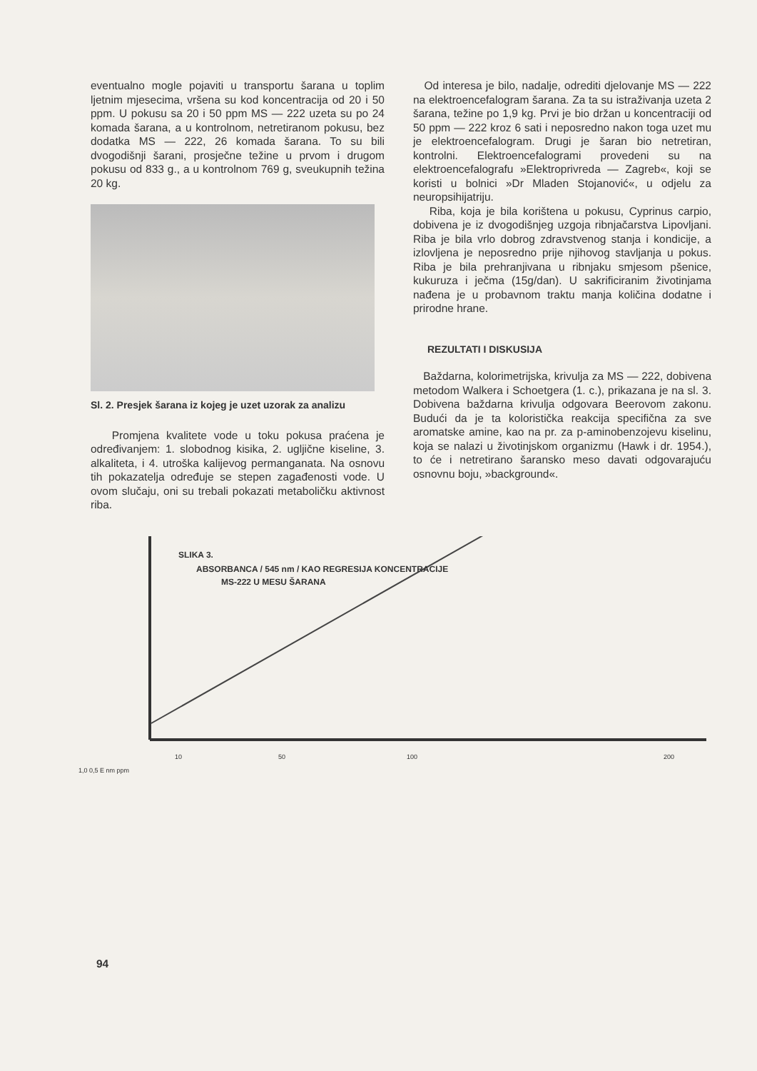eventualno mogle pojaviti u transportu šarana u toplim ljetnim mjesecima, vršena su kod koncentracija od 20 i 50 ppm. U pokusu sa 20 i 50 ppm MS — 222 uzeta su po 24 komada šarana, a u kontrolnom, netretiranom pokusu, bez dodatka MS — 222, 26 komada šarana. To su bili dvogodišnji šarani, prosječne težine u prvom i drugom pokusu od 833 g., a u kontrolnom 769 g, sveukupnih težina 20 kg.
Sl. 2. Presjek šarana iz kojeg je uzet uzorak za analizu
Promjena kvalitete vode u toku pokusa praćena je određivanjem: 1. slobodnog kisika, 2. ugljične kiseline, 3. alkaliteta, i 4. utroška kalijevog permanganata. Na osnovu tih pokazatelja određuje se stepen zagađenosti vode. U ovom slučaju, oni su trebali pokazati metaboličku aktivnost riba.
Od interesa je bilo, nadalje, odrediti djelovanje MS — 222 na elektroencefalogram šarana. Za ta su istraživanja uzeta 2 šarana, težine po 1,9 kg. Prvi je bio držan u koncentraciji od 50 ppm — 222 kroz 6 sati i neposredno nakon toga uzet mu je elektroencefalogram. Drugi je šaran bio netretiran, kontrolni. Elektroencefalogrami provedeni su na elektroencefalografu »Elektroprivreda — Zagreb«, koji se koristi u bolnici »Dr Mladen Stojanović«, u odjelu za neuropsihijatriju.
Riba, koja je bila korištena u pokusu, Cyprinus carpio, dobivena je iz dvogodišnjeg uzgoja ribnjačarstva Lipovljani. Riba je bila vrlo dobrog zdravstvenog stanja i kondicije, a izlovljena je neposredno prije njihovog stavljanja u pokus. Riba je bila prehranjivana u ribnjaku smjesom pšenice, kukuruza i ječma (15g/dan). U sakrificiranim životinjama nađena je u probavnom traktu manja količina dodatne i prirodne hrane.
REZULTATI I DISKUSIJA
Baždarna, kolorimetrijska, krivulja za MS — 222, dobivena metodom Walkera i Schoetgera (1. c.), prikazana je na sl. 3. Dobivena baždarna krivulja odgovara Beerovom zakonu. Budući da je ta koloristička reakcija specifična za sve aromatske amine, kao na pr. za p-aminobenzojevu kiselinu, koja se nalazi u životinjskom organizmu (Hawk i dr. 1954.), to će i netretirano šaransko meso davati odgovarajuću osnovnu boju, »background«.
SLIKA 3.
ABSORBANCA / 545 nm / KAO REGRESIJA KONCENTRACIJE
MS-222 U MESU ŠARANA
10 50 100 200
1,0 0,5 E nm ppm
94